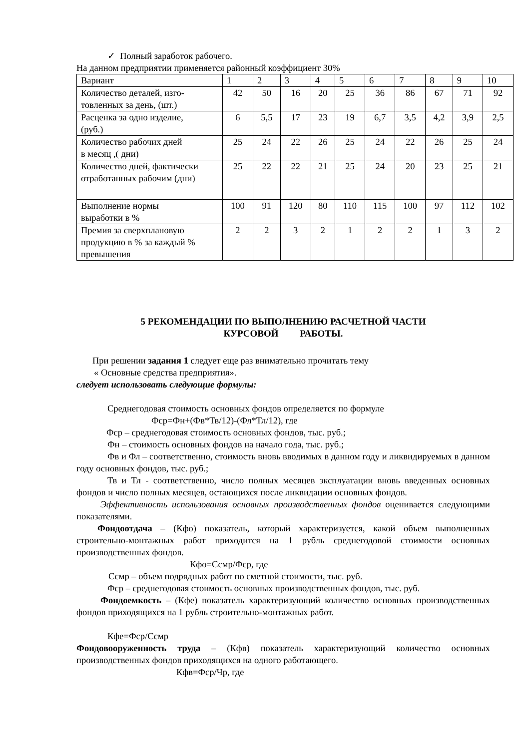✓ Полный заработок рабочего.
На данном предприятии применяется районный коэффициент 30%
| Вариант | 1 | 2 | 3 | 4 | 5 | 6 | 7 | 8 | 9 | 10 |
| Количество деталей, изго- товленных за день, (шт.) | 42 | 50 | 16 | 20 | 25 | 36 | 86 | 67 | 71 | 92 |
| Расценка за одно изделие, (руб.) | 6 | 5,5 | 17 | 23 | 19 | 6,7 | 3,5 | 4,2 | 3,9 | 2,5 |
| Количество рабочих дней в месяц ,( дни) | 25 | 24 | 22 | 26 | 25 | 24 | 22 | 26 | 25 | 24 |
| Количество дней, фактически отработанных рабочим (дни) | 25 | 22 | 22 | 21 | 25 | 24 | 20 | 23 | 25 | 21 |
| Выполнение нормы выработки в % | 100 | 91 | 120 | 80 | 110 | 115 | 100 | 97 | 112 | 102 |
| Премия за сверхплановую продукцию в % за каждый % превышения | 2 | 2 | 3 | 2 | 1 | 2 | 2 | 1 | 3 | 2 |
5 РЕКОМЕНДАЦИИ ПО ВЫПОЛНЕНИЮ РАСЧЕТНОЙ ЧАСТИ
КУРСОВОЙ РАБОТЫ.
При решении задания 1 следует еще раз внимательно прочитать тему
« Основные средства предприятия».
следует использовать следующие формулы:
Среднегодовая стоимость основных фондов определяется по формуле
Фср=Фн+(Фв*Тв/12)-(Фл*Тл/12), где
Фср – среднегодовая стоимость основных фондов, тыс. руб.;
Фн – стоимость основных фондов на начало года, тыс. руб.;
Фв и Фл – соответственно, стоимость вновь вводимых в данном году и ликвидируемых в данном году основных фондов, тыс. руб.;
Тв и Тл - соответственно, число полных месяцев эксплуатации вновь введенных основных фондов и число полных месяцев, остающихся после ликвидации основных фондов.
Эффективность использования основных производственных фондов оценивается следующими показателями.
Фондоотдача – (Кфо) показатель, который характеризуется, какой объем выполненных строительно-монтажных работ приходится на 1 рубль среднегодовой стоимости основных производственных фондов.
Кфо=Ссмр/Фср, где
Ссмр – объем подрядных работ по сметной стоимости, тыс. руб.
Фср – среднегодовая стоимость основных производственных фондов, тыс. руб.
Фондоемкость – (Кфе) показатель характеризующий количество основных производственных фондов приходящихся на 1 рубль строительно-монтажных работ.
Кфе=Фср/Ссмр
Фондовооруженность труда – (Кфв) показатель характеризующий количество основных производственных фондов приходящихся на одного работающего.
Кфв=Фср/Чр, где